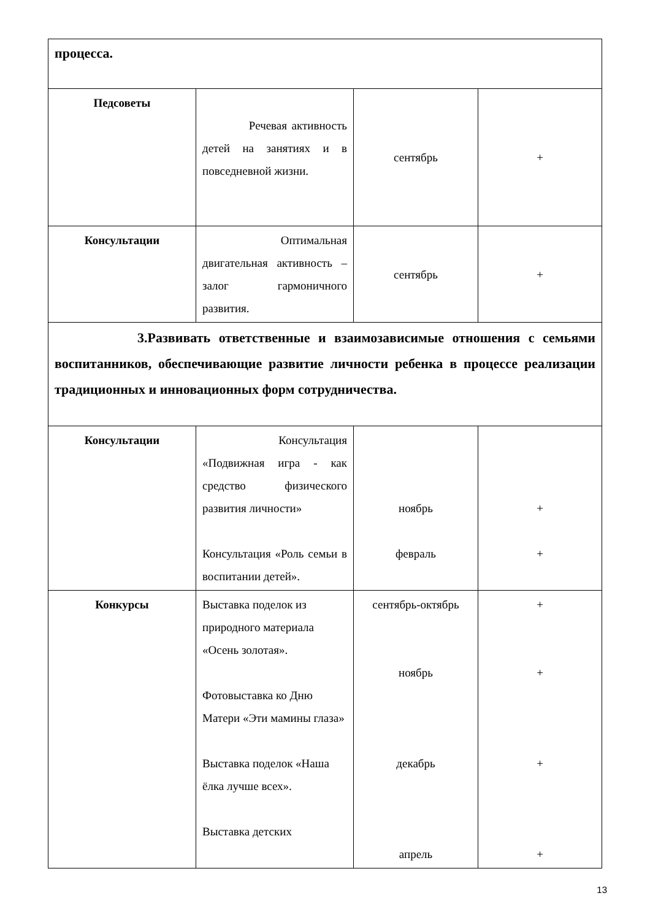| процесса. | | | |
| Педсоветы | Речевая активность детей на занятиях и в повседневной жизни. | сентябрь | + |
| Консультации | Оптимальная двигательная активность – залог гармоничного развития. | сентябрь | + |
| 3.Развивать ответственные и взаимозависимые отношения с семьями воспитанников, обеспечивающие развитие личности ребенка в процессе реализации традиционных и инновационных форм сотрудничества. | | | |
| Консультации | Консультация «Подвижная игра - как средство физического развития личности» Консультация «Роль семьи в воспитании детей». | ноябрь февраль | + + |
| Конкурсы | Выставка поделок из природного материала «Осень золотая». Фотовыставка ко Дню Матери «Эти мамины глаза» Выставка поделок «Наша ёлка лучше всех». Выставка детских | сентябрь-октябрь ноябрь декабрь апрель | + + + + |
13